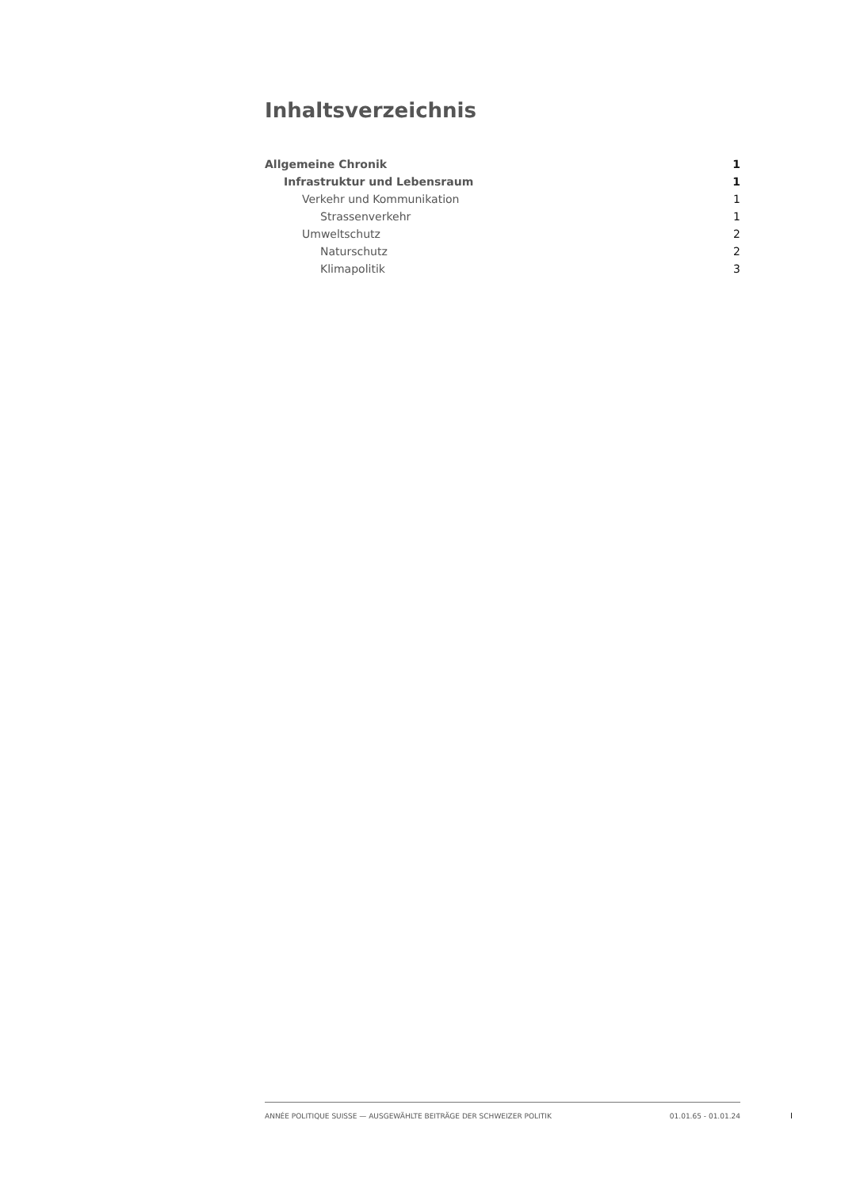Inhaltsverzeichnis
Allgemeine Chronik 1
Infrastruktur und Lebensraum 1
Verkehr und Kommunikation 1
Strassenverkehr 1
Umweltschutz 2
Naturschutz 2
Klimapolitik 3
ANNÉE POLITIQUE SUISSE — AUSGEWÄHLTE BEITRÄGE DER SCHWEIZER POLITIK 01.01.65 - 01.01.24
I